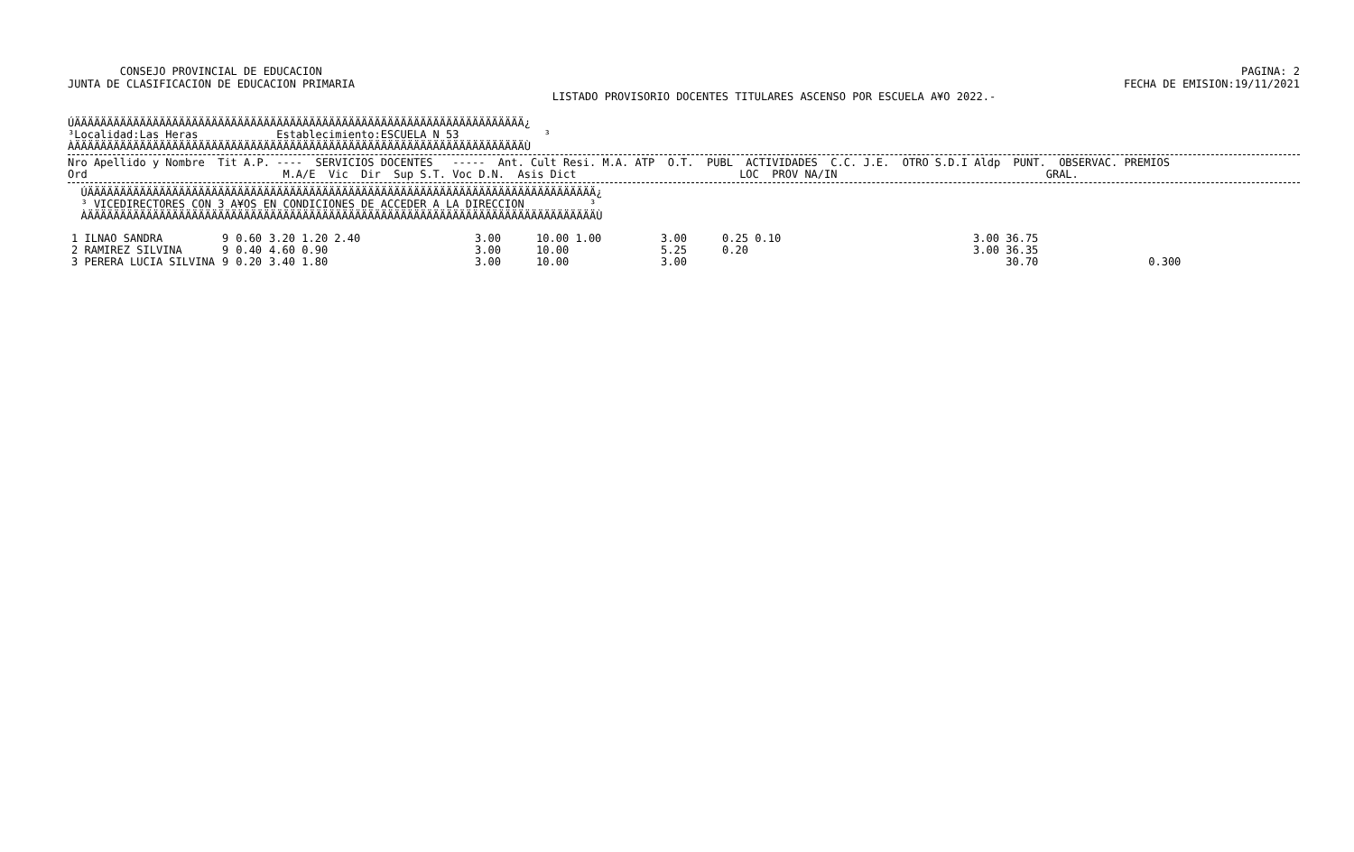CONSEJO PROVINCIAL DE EDUCACION
JUNTA DE CLASIFICACION DE EDUCACION PRIMARIA
PAGINA: 2
FECHA DE EMISION:19/11/2021
LISTADO PROVISORIO DOCENTES TITULARES ASCENSO POR ESCUELA A¥O 2022.-
ÚÄÄÄÄÄÄÄÄÄÄÄÄÄÄÄÄÄÄÄÄÄÄÄÄÄÄÄÄÄÄÄÄÄÄÄÄÄÄÄÄÄÄÄÄÄÄÄÄÄÄÄÄÄÄÄÄÄÄÄÄÄÄÄÄÄÄÄÄÄ¿
³Localidad:Las Heras            Establecimiento:ESCUELA N 53             ³
ÀÄÄÄÄÄÄÄÄÄÄÄÄÄÄÄÄÄÄÄÄÄÄÄÄÄÄÄÄÄÄÄÄÄÄÄÄÄÄÄÄÄÄÄÄÄÄÄÄÄÄÄÄÄÄÄÄÄÄÄÄÄÄÄÄÄÄÄÄÄÙ
Nro Apellido y Nombre  Tit A.P. ----  SERVICIOS DOCENTES   -----  Ant. Cult Resi. M.A. ATP  O.T.  PUBL  ACTIVIDADES  C.C. J.E.  OTRO S.D.I Aldp  PUNT.  OBSERVAC. PREMIOS
Ord                              M.A/E  Vic  Dir  Sup S.T. Voc D.N.  Asis Dict                         LOC  PROV NA/IN                                GRAL.
  ÚÄÄÄÄÄÄÄÄÄÄÄÄÄÄÄÄÄÄÄÄÄÄÄÄÄÄÄÄÄÄÄÄÄÄÄÄÄÄÄÄÄÄÄÄÄÄÄÄÄÄÄÄÄÄÄÄÄÄÄÄÄÄÄÄÄÄÄÄÄÄÄÄÄÄÄÄÄÄ¿
  ³ VICEDIRECTORES CON 3 A¥OS EN CONDICIONES DE ACCEDER A LA DIRECCION          ³
  ÀÄÄÄÄÄÄÄÄÄÄÄÄÄÄÄÄÄÄÄÄÄÄÄÄÄÄÄÄÄÄÄÄÄÄÄÄÄÄÄÄÄÄÄÄÄÄÄÄÄÄÄÄÄÄÄÄÄÄÄÄÄÄÄÄÄÄÄÄÄÄÄÄÄÄÄÄÄÄÙ
| 1 ILNAO SANDRA | 9 | 0.60 | 3.20 1.20 2.40 | 3.00 | 10.00 1.00 | 3.00 | 0.25 0.10 | 3.00 36.75 | |
| 2 RAMIREZ SILVINA | 9 | 0.40 | 4.60 0.90 | 3.00 | 10.00 | 5.25 | 0.20 | 3.00 36.35 | |
| 3 PERERA LUCIA SILVINA | 9 | 0.20 | 3.40 1.80 | 3.00 | 10.00 | 3.00 | | 30.70 | 0.300 |